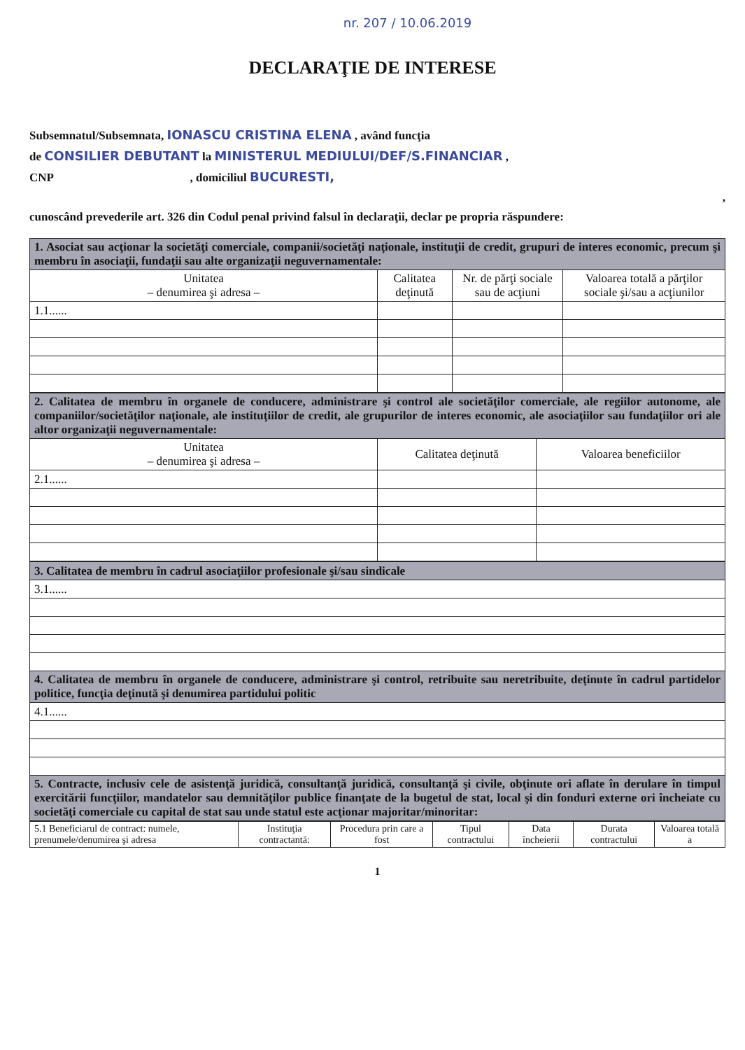nr. 207 / 10.06.2019
DECLARAŢIE DE INTERESE
Subsemnatul/Subsemnata, IONASCU CRISTINA ELENA , având funcţia
de CONSILIER DEBUTANT la MINISTERUL MEDIULUI/DEF/S.FINANCIAR ,
CNP , domiciliul BUCURESTI,
,
cunoscând prevederile art. 326 din Codul penal privind falsul în declaraţii, declar pe propria răspundere:
| 1. Asociat sau acţionar la societăţi comerciale, companii/societăţi naţionale, instituţii de credit, grupuri de interes economic, precum şi membru în asociaţii, fundaţii sau alte organizaţii neguvernamentale: | | | |
| Unitatea – denumirea şi adresa – | Calitatea deţinută | Nr. de părţi sociale sau de acţiuni | Valoarea totală a părţilor sociale şi/sau a acţiunilor |
| 1.1...... | | | |
| 2. Calitatea de membru în organele de conducere, administrare şi control ale societăţilor comerciale, ale regiilor autonome, ale companiilor/societăţilor naţionale, ale instituţiilor de credit, ale grupurilor de interes economic, ale asociaţiilor sau fundaţiilor ori ale altor organizaţii neguvernamentale: | | |
| Unitatea – denumirea şi adresa – | Calitatea deţinută | Valoarea beneficiilor |
| 2.1...... | | |
| 3. Calitatea de membru în cadrul asociaţiilor profesionale şi/sau sindicale |
| 3.1...... |
| 4. Calitatea de membru în organele de conducere, administrare şi control, retribuite sau neretribuite, deţinute în cadrul partidelor politice, funcţia deţinută şi denumirea partidului politic |
| 4.1...... |
| 5. Contracte, inclusiv cele de asistenţă juridică, consultanţă juridică, consultanţă şi civile, obţinute ori aflate în derulare în timpul exercitării funcţiilor, mandatelor sau demnităţilor publice finanţate de la bugetul de stat, local şi din fonduri externe ori încheiate cu societăţi comerciale cu capital de stat sau unde statul este acţionar majoritar/minoritar: |
| 5.1 Beneficiarul de contract: numele, prenumele/denumirea şi adresa | Instituţia contractantă: | Procedura prin care a fost | Tipul contractului | Data încheierii | Durata contractului | Valoarea totală a |
1